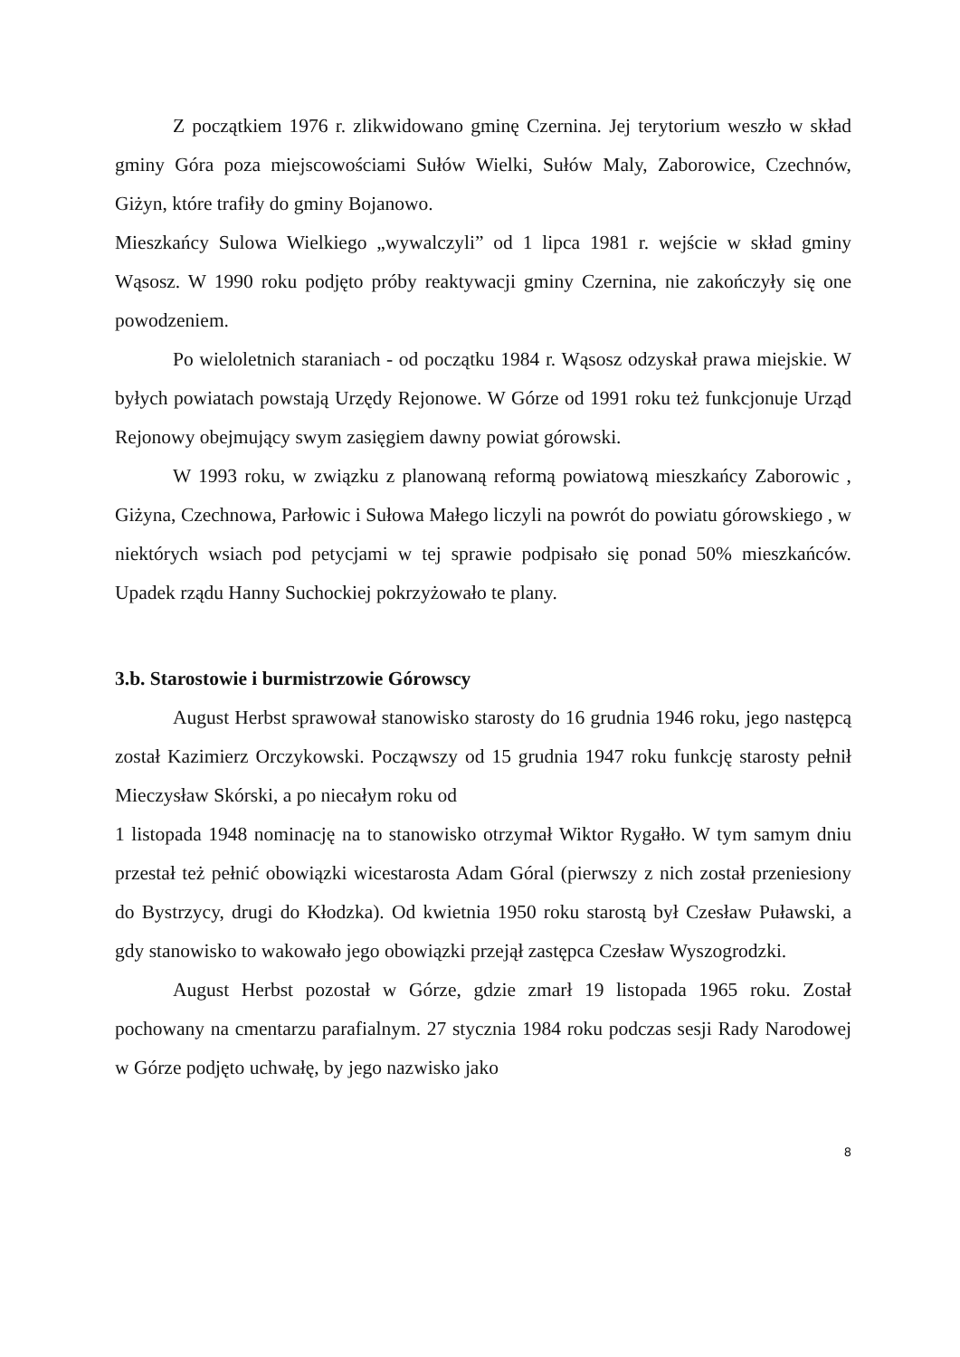Z początkiem 1976 r. zlikwidowano gminę Czernina. Jej terytorium weszło w skład gminy Góra poza miejscowościami Sułów Wielki, Sułów Maly, Zaborowice, Czechnów, Giżyn, które trafiły do gminy Bojanowo.
Mieszkańcy Sulowa Wielkiego „wywalczyli” od 1 lipca 1981 r. wejście w skład gminy Wąsosz. W 1990 roku podjęto próby reaktywacji gminy Czernina, nie zakończyły się one powodzeniem.
Po wieloletnich staraniach - od początku 1984 r. Wąsosz odzyskał prawa miejskie. W byłych powiatach powstają Urzędy Rejonowe. W Górze od 1991 roku też funkcjonuje Urząd Rejonowy obejmujący swym zasięgiem dawny powiat górowski.
W 1993 roku, w związku z planowaną reformą powiatową mieszkańcy Zaborowic , Giżyna, Czechnowa, Parłowic i Sułowa Małego liczyli na powrót do powiatu górowskiego , w niektórych wsiach pod petycjami w tej sprawie podpisało się ponad 50% mieszkańców. Upadek rządu Hanny Suchockiej pokrzyżowało te plany.
3.b. Starostowie i burmistrzowie Górowscy
August Herbst sprawował stanowisko starosty do 16 grudnia 1946 roku, jego następcą został Kazimierz Orczykowski. Począwszy od 15 grudnia 1947 roku funkcję starosty pełnił Mieczysław Skórski, a po niecałym roku od
1 listopada 1948 nominację na to stanowisko otrzymał Wiktor Rygałło. W tym samym dniu przestał też pełnić obowiązki wicestarosta Adam Góral (pierwszy z nich został przeniesiony do Bystrzycy, drugi do Kłodzka). Od kwietnia 1950 roku starostą był Czesław Puławski, a gdy stanowisko to wakowało jego obowiązki przejął zastępca Czesław Wyszogrodzki.
August Herbst pozostał w Górze, gdzie zmarł 19 listopada 1965 roku. Został pochowany na cmentarzu parafialnym. 27 stycznia 1984 roku podczas sesji Rady Narodowej w Górze podjęto uchwałę, by jego nazwisko jako
8